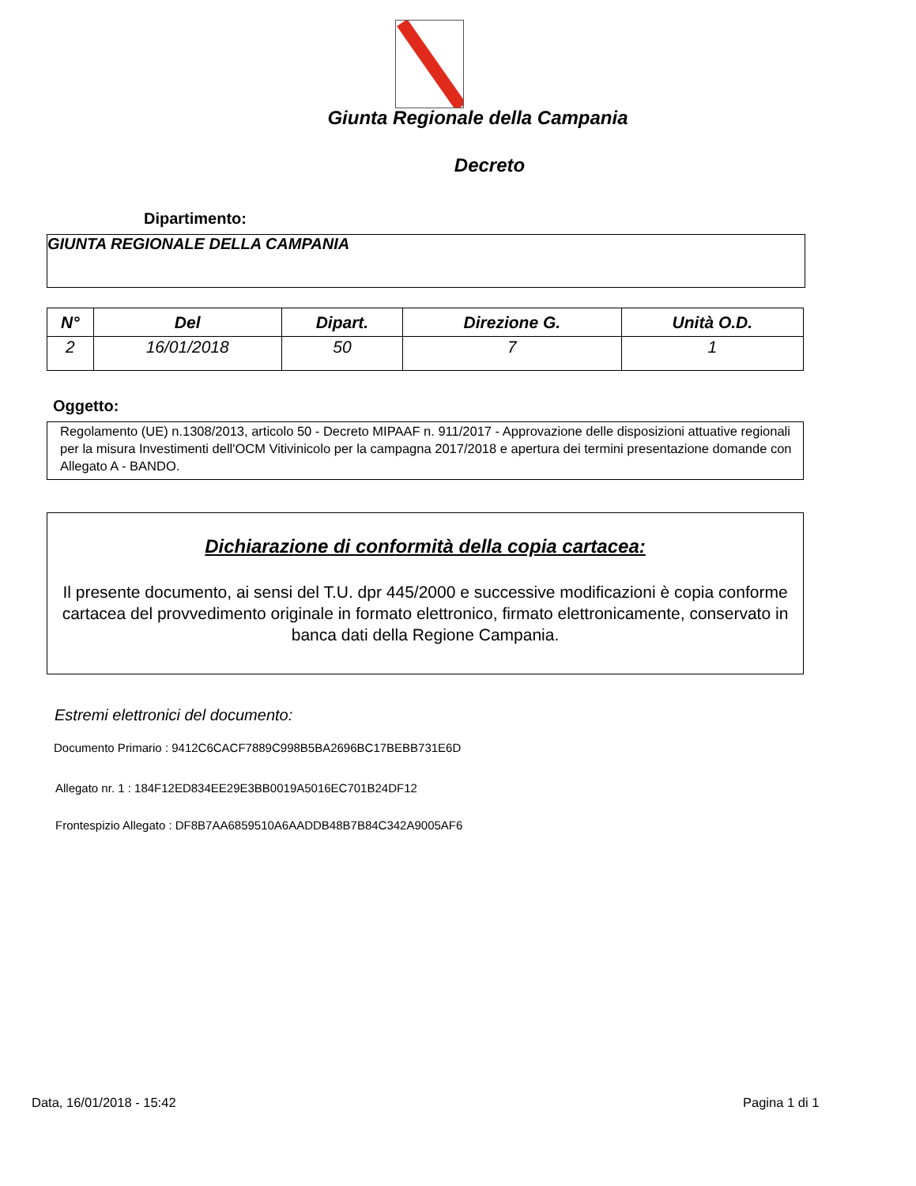Giunta Regionale della Campania
Decreto
Dipartimento:
GIUNTA REGIONALE DELLA CAMPANIA
| N° | Del | Dipart. | Direzione G. | Unità O.D. |
| --- | --- | --- | --- | --- |
| 2 | 16/01/2018 | 50 | 7 | 1 |
Oggetto:
Regolamento (UE) n.1308/2013, articolo 50 - Decreto MIPAAF n. 911/2017 - Approvazione delle disposizioni attuative regionali per la misura Investimenti dell'OCM Vitivinicolo per la campagna 2017/2018 e apertura dei termini presentazione domande con Allegato A - BANDO.
Dichiarazione di conformità della copia cartacea:
Il presente documento, ai sensi del T.U. dpr 445/2000 e successive modificazioni è copia conforme cartacea del provvedimento originale in formato elettronico, firmato elettronicamente, conservato in banca dati della Regione Campania.
Estremi elettronici del documento:
Documento Primario : 9412C6CACF7889C998B5BA2696BC17BEBB731E6D
Allegato nr. 1 : 184F12ED834EE29E3BB0019A5016EC701B24DF12
Frontespizio Allegato : DF8B7AA6859510A6AADDB48B7B84C342A9005AF6
Data, 16/01/2018 - 15:42 Pagina 1 di 1